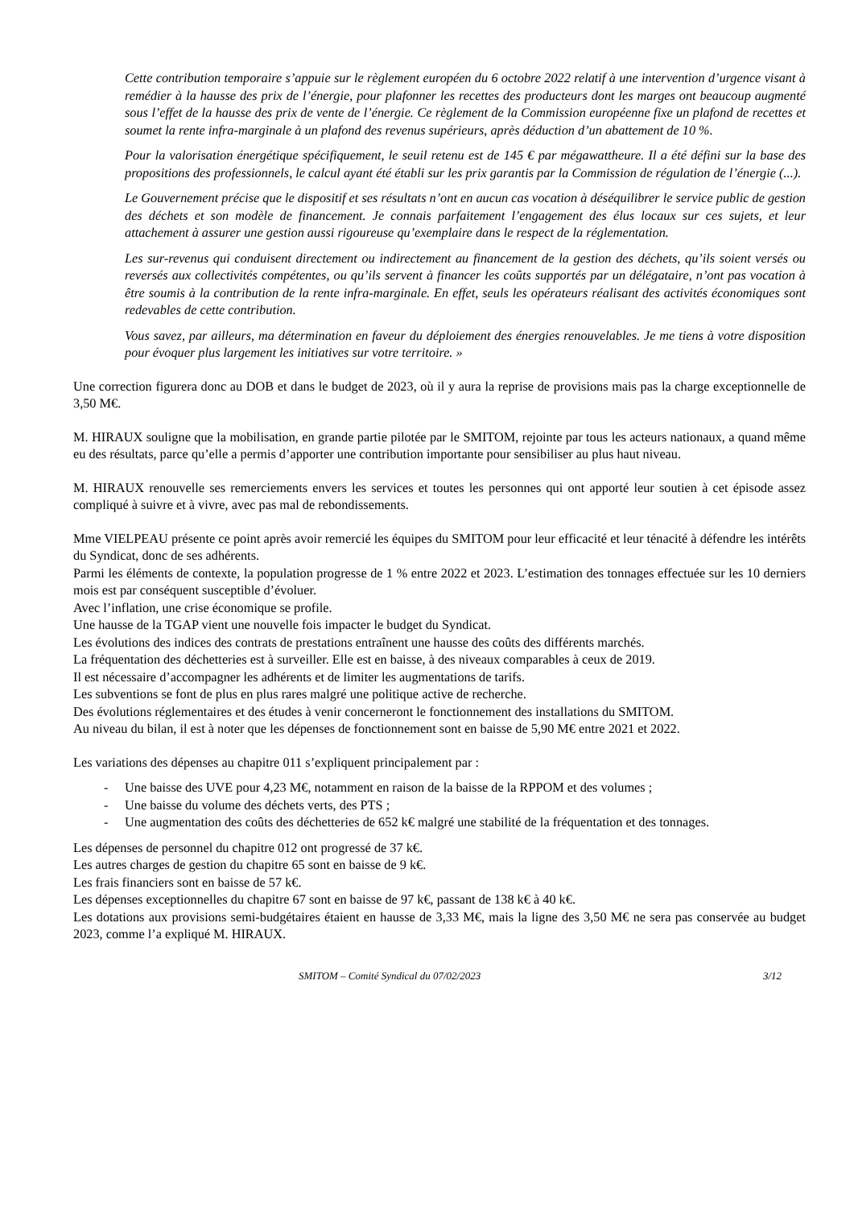Cette contribution temporaire s’appuie sur le règlement européen du 6 octobre 2022 relatif à une intervention d’urgence visant à remédier à la hausse des prix de l’énergie, pour plafonner les recettes des producteurs dont les marges ont beaucoup augmenté sous l’effet de la hausse des prix de vente de l’énergie. Ce règlement de la Commission européenne fixe un plafond de recettes et soumet la rente infra-marginale à un plafond des revenus supérieurs, après déduction d’un abattement de 10 %.
Pour la valorisation énergétique spécifiquement, le seuil retenu est de 145 € par mégawattheure. Il a été défini sur la base des propositions des professionnels, le calcul ayant été établi sur les prix garantis par la Commission de régulation de l’énergie (...).
Le Gouvernement précise que le dispositif et ses résultats n’ont en aucun cas vocation à déséquilibrer le service public de gestion des déchets et son modèle de financement. Je connais parfaitement l’engagement des élus locaux sur ces sujets, et leur attachement à assurer une gestion aussi rigoureuse qu’exemplaire dans le respect de la réglementation.
Les sur-revenus qui conduisent directement ou indirectement au financement de la gestion des déchets, qu’ils soient versés ou reversés aux collectivités compétentes, ou qu’ils servent à financer les coûts supportés par un délégataire, n’ont pas vocation à être soumis à la contribution de la rente infra-marginale. En effet, seuls les opérateurs réalisant des activités économiques sont redevables de cette contribution.
Vous savez, par ailleurs, ma détermination en faveur du déploiement des énergies renouvelables. Je me tiens à votre disposition pour évoquer plus largement les initiatives sur votre territoire. »
Une correction figurera donc au DOB et dans le budget de 2023, où il y aura la reprise de provisions mais pas la charge exceptionnelle de 3,50 M€.
M. HIRAUX souligne que la mobilisation, en grande partie pilotée par le SMITOM, rejointe par tous les acteurs nationaux, a quand même eu des résultats, parce qu’elle a permis d’apporter une contribution importante pour sensibiliser au plus haut niveau.
M. HIRAUX renouvelle ses remerciements envers les services et toutes les personnes qui ont apporté leur soutien à cet épisode assez compliqué à suivre et à vivre, avec pas mal de rebondissements.
Mme VIELPEAU présente ce point après avoir remercié les équipes du SMITOM pour leur efficacité et leur ténacité à défendre les intérêts du Syndicat, donc de ses adhérents.
Parmi les éléments de contexte, la population progresse de 1 % entre 2022 et 2023. L’estimation des tonnages effectuée sur les 10 derniers mois est par conséquent susceptible d’évoluer.
Avec l’inflation, une crise économique se profile.
Une hausse de la TGAP vient une nouvelle fois impacter le budget du Syndicat.
Les évolutions des indices des contrats de prestations entraînent une hausse des coûts des différents marchés.
La fréquentation des déchetteries est à surveiller. Elle est en baisse, à des niveaux comparables à ceux de 2019.
Il est nécessaire d’accompagner les adhérents et de limiter les augmentations de tarifs.
Les subventions se font de plus en plus rares malgré une politique active de recherche.
Des évolutions réglementaires et des études à venir concerneront le fonctionnement des installations du SMITOM.
Au niveau du bilan, il est à noter que les dépenses de fonctionnement sont en baisse de 5,90 M€ entre 2021 et 2022.
Les variations des dépenses au chapitre 011 s’expliquent principalement par :
- Une baisse des UVE pour 4,23 M€, notamment en raison de la baisse de la RPPOM et des volumes ;
- Une baisse du volume des déchets verts, des PTS ;
- Une augmentation des coûts des déchetteries de 652 k€ malgré une stabilité de la fréquentation et des tonnages.
Les dépenses de personnel du chapitre 012 ont progressé de 37 k€.
Les autres charges de gestion du chapitre 65 sont en baisse de 9 k€.
Les frais financiers sont en baisse de 57 k€.
Les dépenses exceptionnelles du chapitre 67 sont en baisse de 97 k€, passant de 138 k€ à 40 k€.
Les dotations aux provisions semi-budgétaires étaient en hausse de 3,33 M€, mais la ligne des 3,50 M€ ne sera pas conservée au budget 2023, comme l’a expliqué M. HIRAUX.
SMITOM – Comité Syndical du 07/02/2023 3/12